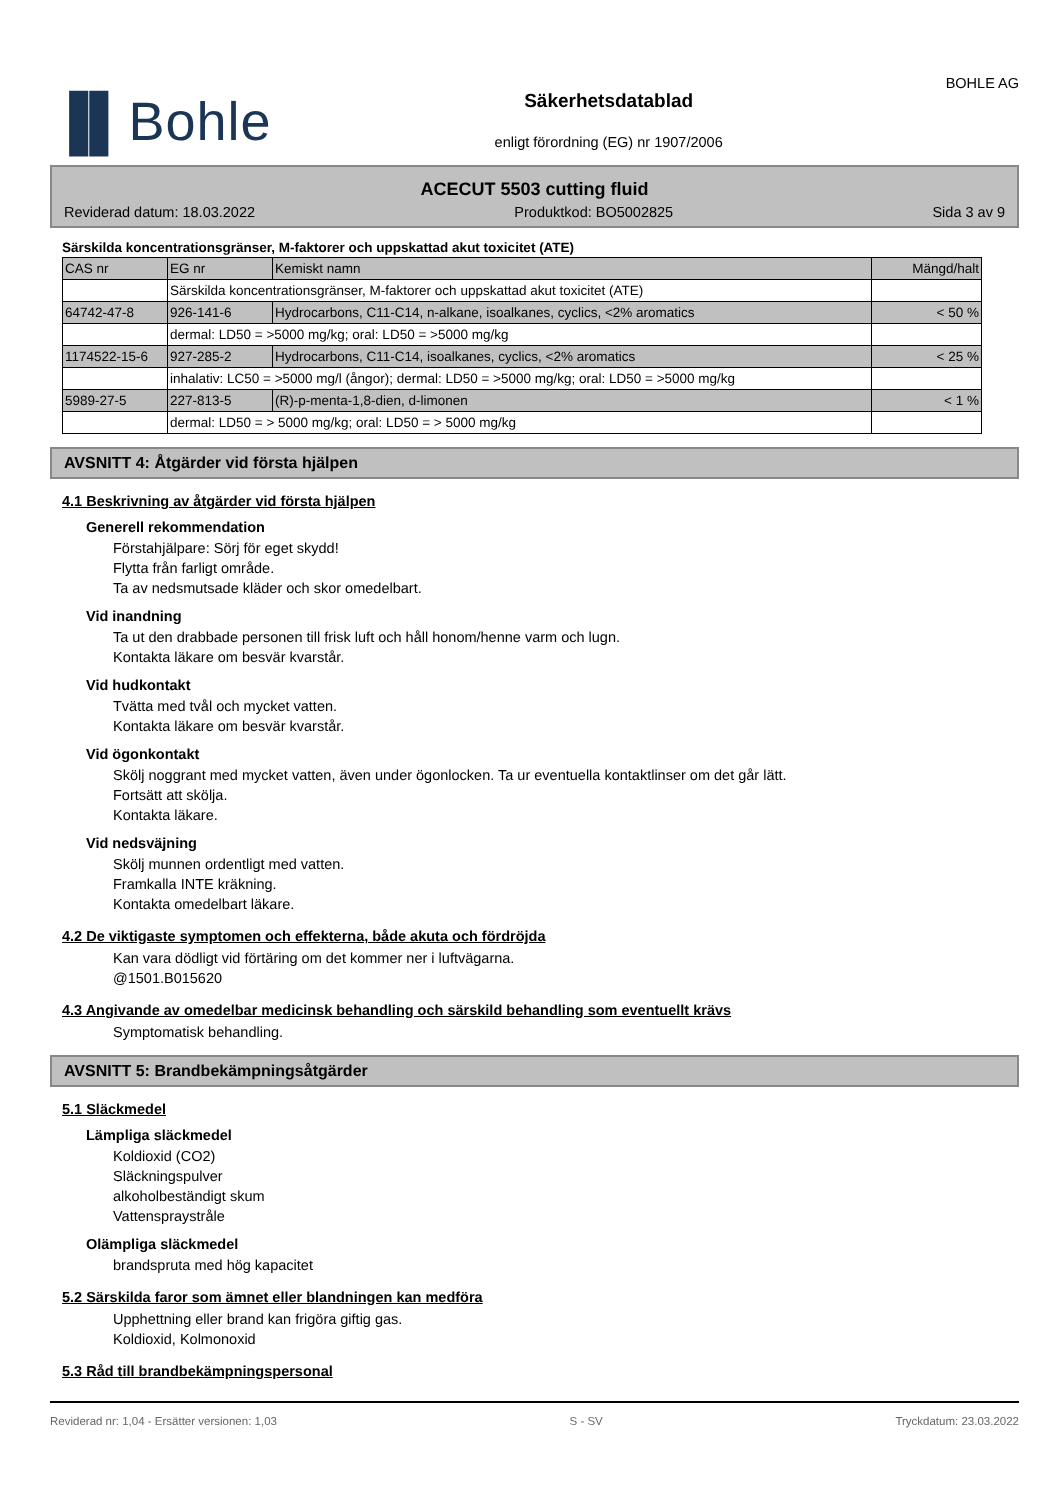▐▌Bohle
Säkerhetsdatablad
enligt förordning (EG) nr 1907/2006
BOHLE AG
ACECUT 5503 cutting fluid
Reviderad datum: 18.03.2022 Produktkod: BO5002825 Sida 3 av 9
Särskilda koncentrationsgränser, M-faktorer och uppskattad akut toxicitet (ATE)
| CAS nr | EG nr | Kemiskt namn | Mängd/halt |
| | Särskilda koncentrationsgränser, M-faktorer och uppskattad akut toxicitet (ATE) | | |
| 64742-47-8 | 926-141-6 | Hydrocarbons, C11-C14, n-alkane, isoalkanes, cyclics, <2% aromatics | < 50 % |
| | dermal: LD50 = >5000 mg/kg; oral: LD50 = >5000 mg/kg | | |
| 1174522-15-6 | 927-285-2 | Hydrocarbons, C11-C14, isoalkanes, cyclics, <2% aromatics | < 25 % |
| | inhalativ: LC50 = >5000 mg/l (ångor); dermal: LD50 = >5000 mg/kg; oral: LD50 = >5000 mg/kg | | |
| 5989-27-5 | 227-813-5 | (R)-p-menta-1,8-dien, d-limonen | < 1 % |
| | dermal: LD50 = > 5000 mg/kg; oral: LD50 = > 5000 mg/kg | | |
AVSNITT 4: Åtgärder vid första hjälpen
4.1 Beskrivning av åtgärder vid första hjälpen
Generell rekommendation
Förstahjälpare: Sörj för eget skydd!
Flytta från farligt område.
Ta av nedsmutsade kläder och skor omedelbart.
Vid inandning
Ta ut den drabbade personen till frisk luft och håll honom/henne varm och lugn.
Kontakta läkare om besvär kvarstår.
Vid hudkontakt
Tvätta med tvål och mycket vatten.
Kontakta läkare om besvär kvarstår.
Vid ögonkontakt
Skölj noggrant med mycket vatten, även under ögonlocken. Ta ur eventuella kontaktlinser om det går lätt.
Fortsätt att skölja.
Kontakta läkare.
Vid nedsväjning
Skölj munnen ordentligt med vatten.
Framkalla INTE kräkning.
Kontakta omedelbart läkare.
4.2 De viktigaste symptomen och effekterna, både akuta och fördröjda
Kan vara dödligt vid förtäring om det kommer ner i luftvägarna.
@1501.B015620
4.3 Angivande av omedelbar medicinsk behandling och särskild behandling som eventuellt krävs
Symptomatisk behandling.
AVSNITT 5: Brandbekämpningsåtgärder
5.1 Släckmedel
Lämpliga släckmedel
Koldioxid (CO2)
Släckningspulver
alkoholbeständigt skum
Vattenspraystråle
Olämpliga släckmedel
brandspruta med hög kapacitet
5.2 Särskilda faror som ämnet eller blandningen kan medföra
Upphettning eller brand kan frigöra giftig gas.
Koldioxid, Kolmonoxid
5.3 Råd till brandbekämpningspersonal
Reviderad nr: 1,04 - Ersätter versionen: 1,03 S - SV Tryckdatum: 23.03.2022